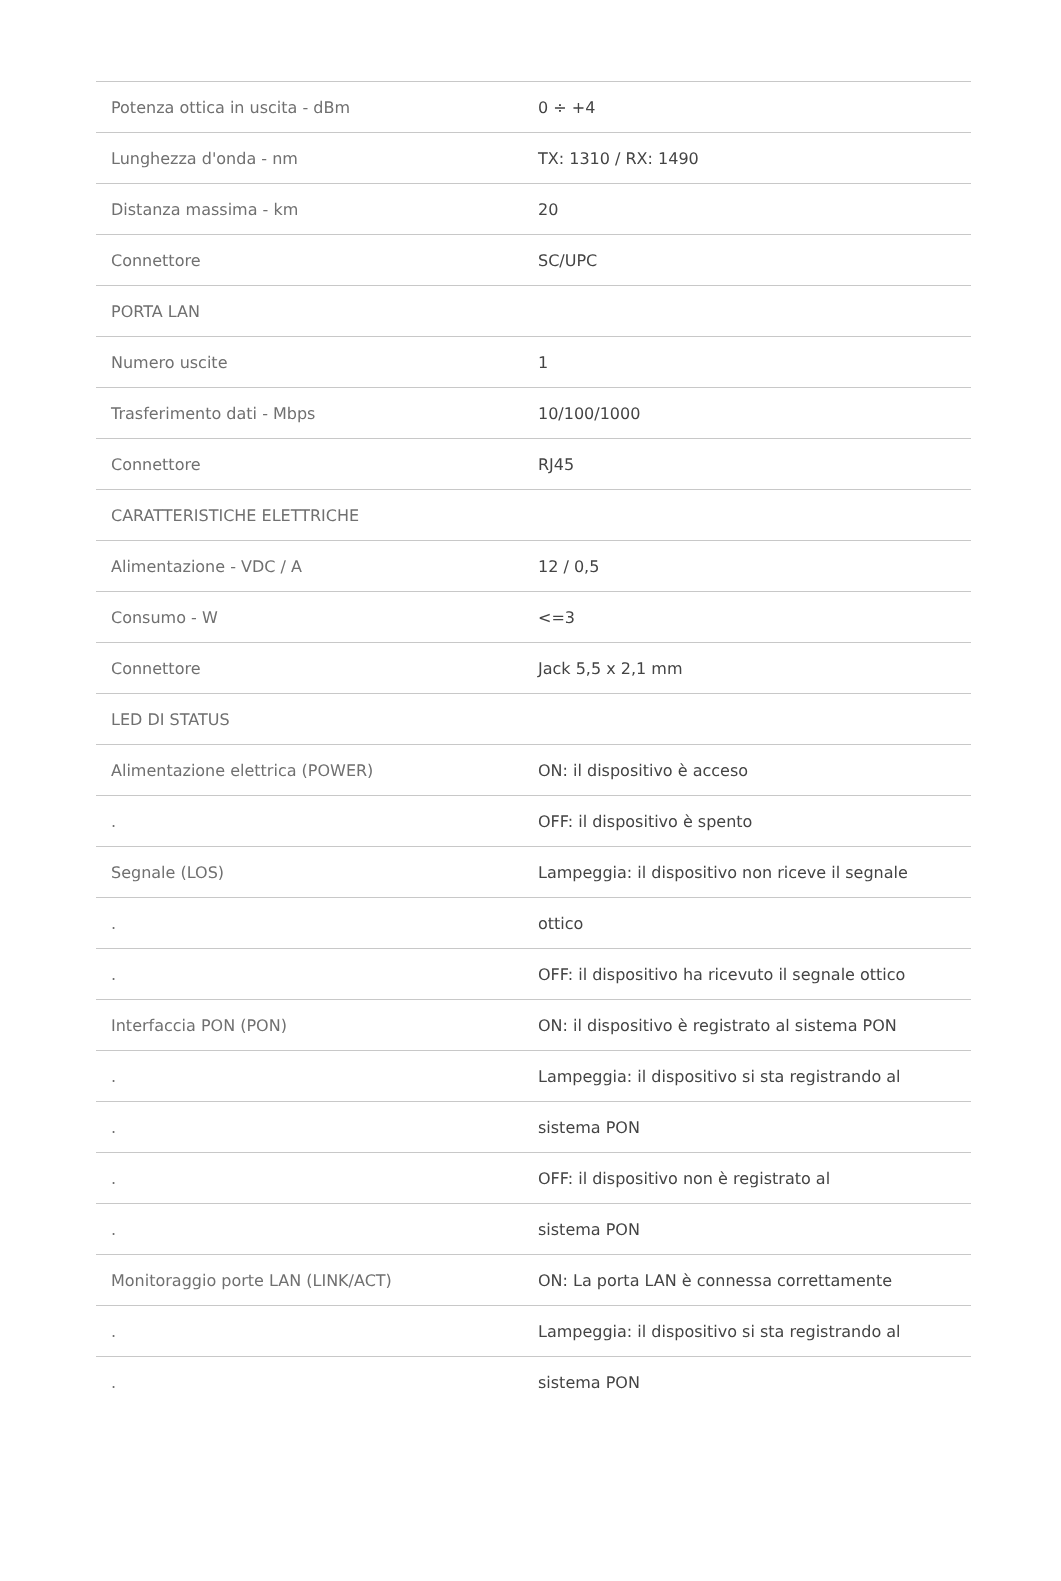| Potenza ottica in uscita - dBm | 0 ÷ +4 |
| Lunghezza d'onda - nm | TX: 1310 / RX: 1490 |
| Distanza massima - km | 20 |
| Connettore | SC/UPC |
| PORTA LAN | |
| Numero uscite | 1 |
| Trasferimento dati - Mbps | 10/100/1000 |
| Connettore | RJ45 |
| CARATTERISTICHE ELETTRICHE | |
| Alimentazione - VDC / A | 12 / 0,5 |
| Consumo - W | <=3 |
| Connettore | Jack 5,5 x 2,1 mm |
| LED DI STATUS | |
| Alimentazione elettrica (POWER) | ON: il dispositivo è acceso |
| . | OFF: il dispositivo è spento |
| Segnale (LOS) | Lampeggia: il dispositivo non riceve il segnale |
| . | ottico |
| . | OFF: il dispositivo ha ricevuto il segnale ottico |
| Interfaccia PON (PON) | ON: il dispositivo è registrato al sistema PON |
| . | Lampeggia: il dispositivo si sta registrando al |
| . | sistema PON |
| . | OFF: il dispositivo non è registrato al |
| . | sistema PON |
| Monitoraggio porte LAN (LINK/ACT) | ON: La porta LAN è connessa correttamente |
| . | Lampeggia: il dispositivo si sta registrando al |
| . | sistema PON |